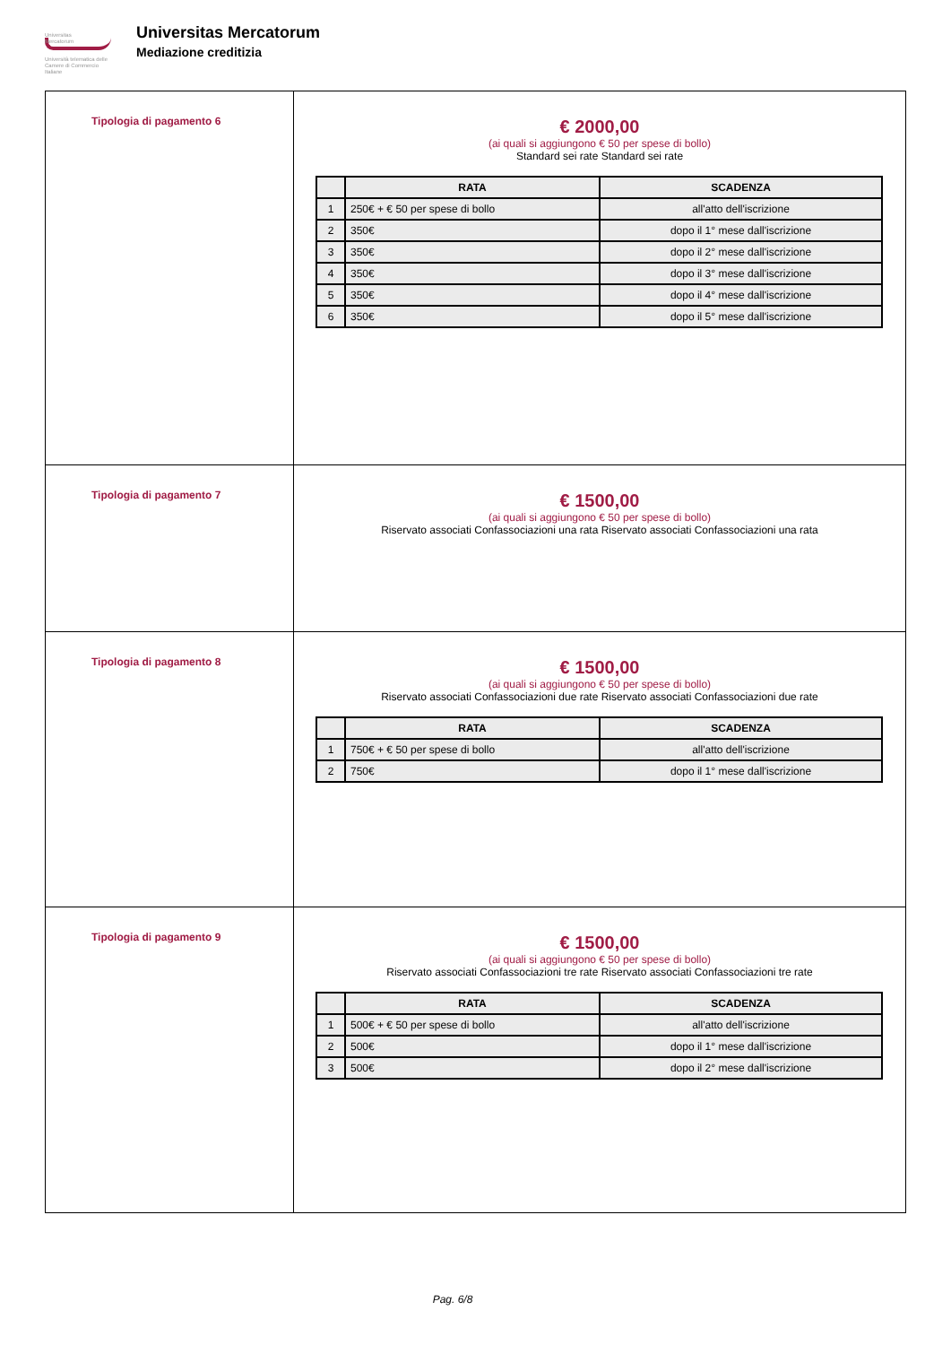Universitas
Mercatorum
Università telematica delle
Camere di Commercio Italiane
Universitas Mercatorum
Mediazione creditizia
| Tipologia di pagamento 6 | € 2000,00 (ai quali si aggiungono € 50 per spese di bollo) Standard sei rate Standard sei rate / / RATA / SCADENZA / / --- / --- / --- / / 1 / 250€ + € 50 per spese di bollo / all'atto dell'iscrizione / / 2 / 350€ / dopo il 1° mese dall'iscrizione / / 3 / 350€ / dopo il 2° mese dall'iscrizione / / 4 / 350€ / dopo il 3° mese dall'iscrizione / / 5 / 350€ / dopo il 4° mese dall'iscrizione / / 6 / 350€ / dopo il 5° mese dall'iscrizione / |
| Tipologia di pagamento 7 | € 1500,00 (ai quali si aggiungono € 50 per spese di bollo) Riservato associati Confassociazioni una rata Riservato associati Confassociazioni una rata |
| Tipologia di pagamento 8 | € 1500,00 (ai quali si aggiungono € 50 per spese di bollo) Riservato associati Confassociazioni due rate Riservato associati Confassociazioni due rate / / RATA / SCADENZA / / --- / --- / --- / / 1 / 750€ + € 50 per spese di bollo / all'atto dell'iscrizione / / 2 / 750€ / dopo il 1° mese dall'iscrizione / |
| Tipologia di pagamento 9 | € 1500,00 (ai quali si aggiungono € 50 per spese di bollo) Riservato associati Confassociazioni tre rate Riservato associati Confassociazioni tre rate / / RATA / SCADENZA / / --- / --- / --- / / 1 / 500€ + € 50 per spese di bollo / all'atto dell'iscrizione / / 2 / 500€ / dopo il 1° mese dall'iscrizione / / 3 / 500€ / dopo il 2° mese dall'iscrizione / |
Pag. 6/8